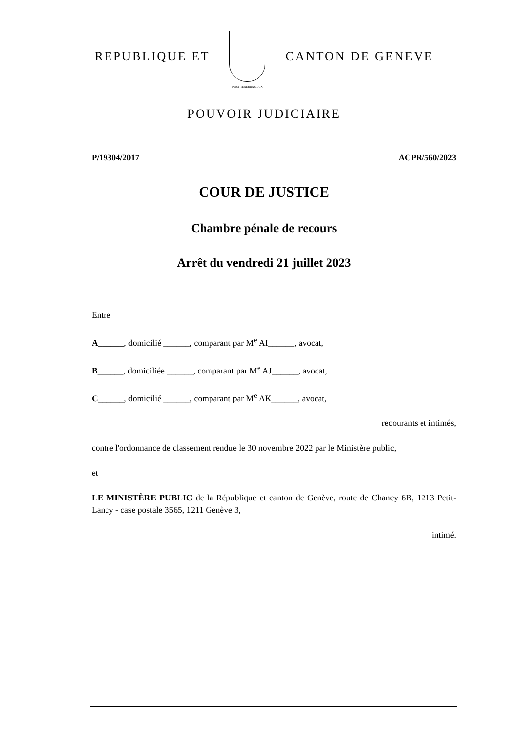REPUBLIQUE ET
POST TENEBRAS LUX
CANTON DE GENEVE
POUVOIR JUDICIAIRE
P/19304/2017 ACPR/560/2023
COUR DE JUSTICE
Chambre pénale de recours
Arrêt du vendredi 21 juillet 2023
Entre
A______, domicilié ______, comparant par M<sup>e</sup> AI______, avocat,
B______, domiciliée ______, comparant par M<sup>e</sup> AJ______, avocat,
C______, domicilié ______, comparant par M<sup>e</sup> AK______, avocat,
recourants et intimés,
contre l'ordonnance de classement rendue le 30 novembre 2022 par le Ministère public,
et
LE MINISTÈRE PUBLIC de la République et canton de Genève, route de Chancy 6B, 1213 Petit-Lancy - case postale 3565, 1211 Genève 3,
intimé.